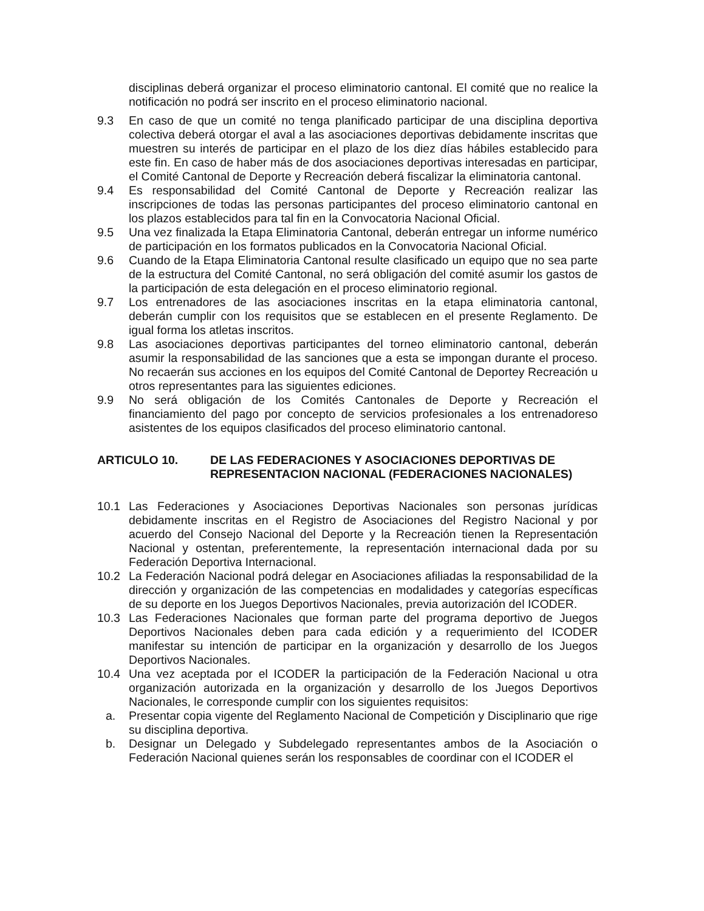disciplinas deberá organizar el proceso eliminatorio cantonal. El comité que no realice la notificación no podrá ser inscrito en el proceso eliminatorio nacional.
9.3 En caso de que un comité no tenga planificado participar de una disciplina deportiva colectiva deberá otorgar el aval a las asociaciones deportivas debidamente inscritas que muestren su interés de participar en el plazo de los diez días hábiles establecido para este fin. En caso de haber más de dos asociaciones deportivas interesadas en participar, el Comité Cantonal de Deporte y Recreación deberá fiscalizar la eliminatoria cantonal.
9.4 Es responsabilidad del Comité Cantonal de Deporte y Recreación realizar las inscripciones de todas las personas participantes del proceso eliminatorio cantonal en los plazos establecidos para tal fin en la Convocatoria Nacional Oficial.
9.5 Una vez finalizada la Etapa Eliminatoria Cantonal, deberán entregar un informe numérico de participación en los formatos publicados en la Convocatoria Nacional Oficial.
9.6 Cuando de la Etapa Eliminatoria Cantonal resulte clasificado un equipo que no sea parte de la estructura del Comité Cantonal, no será obligación del comité asumir los gastos de la participación de esta delegación en el proceso eliminatorio regional.
9.7 Los entrenadores de las asociaciones inscritas en la etapa eliminatoria cantonal, deberán cumplir con los requisitos que se establecen en el presente Reglamento. De igual forma los atletas inscritos.
9.8 Las asociaciones deportivas participantes del torneo eliminatorio cantonal, deberán asumir la responsabilidad de las sanciones que a esta se impongan durante el proceso. No recaerán sus acciones en los equipos del Comité Cantonal de Deportey Recreación u otros representantes para las siguientes ediciones.
9.9 No será obligación de los Comités Cantonales de Deporte y Recreación el financiamiento del pago por concepto de servicios profesionales a los entrenadoreso asistentes de los equipos clasificados del proceso eliminatorio cantonal.
ARTICULO 10. DE LAS FEDERACIONES Y ASOCIACIONES DEPORTIVAS DE REPRESENTACION NACIONAL (FEDERACIONES NACIONALES)
10.1 Las Federaciones y Asociaciones Deportivas Nacionales son personas jurídicas debidamente inscritas en el Registro de Asociaciones del Registro Nacional y por acuerdo del Consejo Nacional del Deporte y la Recreación tienen la Representación Nacional y ostentan, preferentemente, la representación internacional dada por su Federación Deportiva Internacional.
10.2 La Federación Nacional podrá delegar en Asociaciones afiliadas la responsabilidad de la dirección y organización de las competencias en modalidades y categorías específicas de su deporte en los Juegos Deportivos Nacionales, previa autorización del ICODER.
10.3 Las Federaciones Nacionales que forman parte del programa deportivo de Juegos Deportivos Nacionales deben para cada edición y a requerimiento del ICODER manifestar su intención de participar en la organización y desarrollo de los Juegos Deportivos Nacionales.
10.4 Una vez aceptada por el ICODER la participación de la Federación Nacional u otra organización autorizada en la organización y desarrollo de los Juegos Deportivos Nacionales, le corresponde cumplir con los siguientes requisitos:
a. Presentar copia vigente del Reglamento Nacional de Competición y Disciplinario que rige su disciplina deportiva.
b. Designar un Delegado y Subdelegado representantes ambos de la Asociación o Federación Nacional quienes serán los responsables de coordinar con el ICODER el